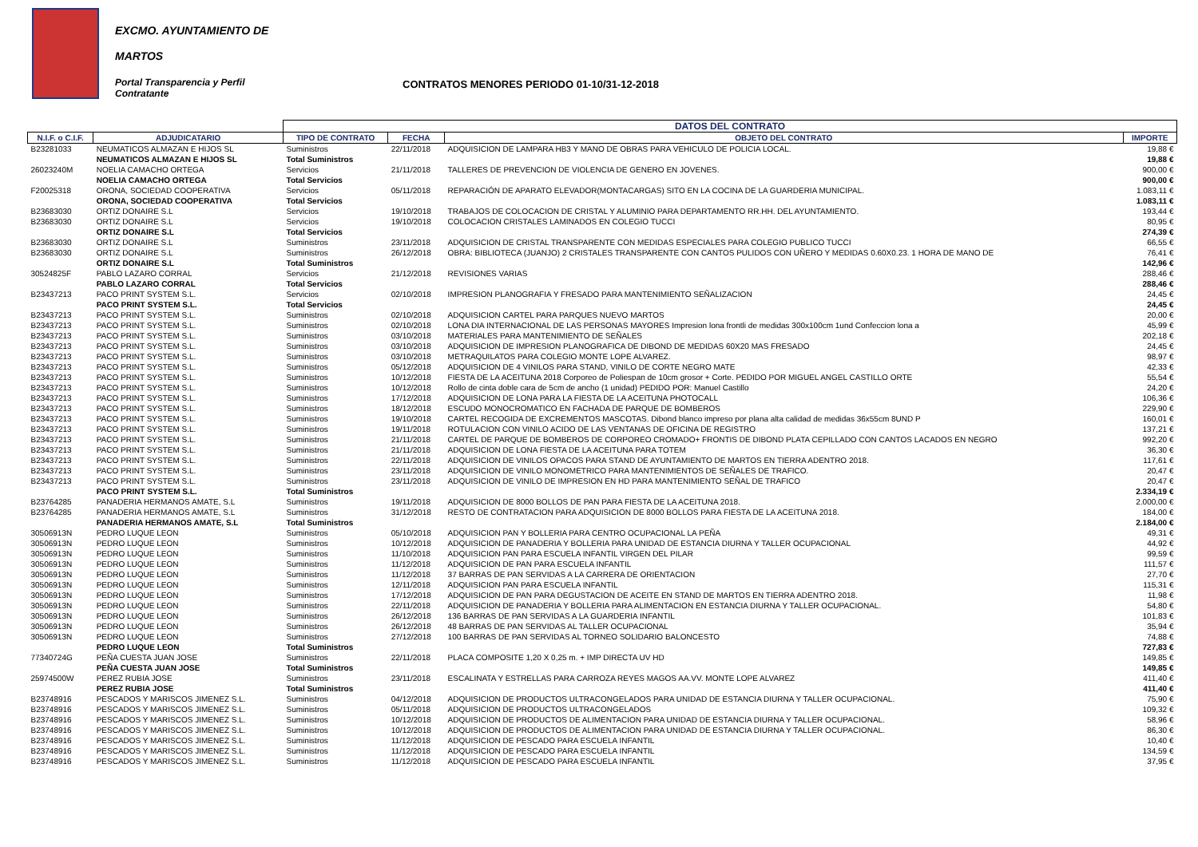EXCMO. AYUNTAMIENTO DE
MARTOS
Portal Transparencia y Perfil
Contratante
CONTRATOS MENORES PERIODO 01-10/31-12-2018
| | | DATOS DEL CONTRATO | | | |
| --- | --- | --- | --- | --- | --- |
| N.I.F. o C.I.F. | ADJUDICATARIO | TIPO DE CONTRATO | FECHA | OBJETO DEL CONTRATO | IMPORTE |
| B23281033 | NEUMATICOS ALMAZAN E HIJOS SL | Suministros | 22/11/2018 | ADQUISICION DE LAMPARA HB3 Y MANO DE OBRAS PARA VEHICULO DE POLICIA LOCAL. | 19,88 € |
| | NEUMATICOS ALMAZAN E HIJOS SL | Total Suministros | | | 19,88 € |
| 26023240M | NOELIA CAMACHO ORTEGA | Servicios | 21/11/2018 | TALLERES DE PREVENCION DE VIOLENCIA DE GENERO EN JOVENES. | 900,00 € |
| | NOELIA CAMACHO ORTEGA | Total Servicios | | | 900,00 € |
| F20025318 | ORONA, SOCIEDAD COOPERATIVA | Servicios | 05/11/2018 | REPARACIÓN DE APARATO ELEVADOR(MONTACARGAS) SITO EN LA COCINA DE LA GUARDERIA MUNICIPAL. | 1.083,11 € |
| | ORONA, SOCIEDAD COOPERATIVA | Total Servicios | | | 1.083,11 € |
| B23683030 | ORTIZ DONAIRE S.L | Servicios | 19/10/2018 | TRABAJOS DE COLOCACION DE CRISTAL Y ALUMINIO PARA DEPARTAMENTO RR.HH. DEL AYUNTAMIENTO. | 193,44 € |
| B23683030 | ORTIZ DONAIRE S.L | Servicios | 19/10/2018 | COLOCACION CRISTALES LAMINADOS EN COLEGIO TUCCI | 80,95 € |
| | ORTIZ DONAIRE S.L | Total Servicios | | | 274,39 € |
| B23683030 | ORTIZ DONAIRE S.L | Suministros | 23/11/2018 | ADQUISICION DE CRISTAL TRANSPARENTE CON MEDIDAS ESPECIALES PARA COLEGIO PUBLICO TUCCI | 66,55 € |
| B23683030 | ORTIZ DONAIRE S.L | Suministros | 26/12/2018 | OBRA: BIBLIOTECA (JUANJO) 2 CRISTALES TRANSPARENTE CON CANTOS PULIDOS CON UÑERO Y MEDIDAS 0.60X0.23. 1 HORA DE MANO DE | 76,41 € |
| | ORTIZ DONAIRE S.L | Total Suministros | | | 142,96 € |
| 30524825F | PABLO LAZARO CORRAL | Servicios | 21/12/2018 | REVISIONES VARIAS | 288,46 € |
| | PABLO LAZARO CORRAL | Total Servicios | | | 288,46 € |
| B23437213 | PACO PRINT SYSTEM S.L. | Servicios | 02/10/2018 | IMPRESION PLANOGRAFIA Y FRESADO PARA MANTENIMIENTO SEÑALIZACION | 24,45 € |
| | PACO PRINT SYSTEM S.L. | Total Servicios | | | 24,45 € |
| B23437213 | PACO PRINT SYSTEM S.L. | Suministros | 02/10/2018 | ADQUISICION CARTEL PARA PARQUES NUEVO MARTOS | 20,00 € |
| B23437213 | PACO PRINT SYSTEM S.L. | Suministros | 02/10/2018 | LONA DIA INTERNACIONAL DE LAS PERSONAS MAYORES Impresion lona frontli de medidas 300x100cm 1und Confeccion lona a | 45,99 € |
| B23437213 | PACO PRINT SYSTEM S.L. | Suministros | 03/10/2018 | MATERIALES PARA MANTENIMIENTO DE SEÑALES | 202,18 € |
| B23437213 | PACO PRINT SYSTEM S.L. | Suministros | 03/10/2018 | ADQUISICION DE IMPRESION PLANOGRAFICA DE DIBOND DE MEDIDAS 60X20 MAS FRESADO | 24,45 € |
| B23437213 | PACO PRINT SYSTEM S.L. | Suministros | 03/10/2018 | METRAQUILATOS PARA COLEGIO MONTE LOPE ALVAREZ. | 98,97 € |
| B23437213 | PACO PRINT SYSTEM S.L. | Suministros | 05/12/2018 | ADQUISICION DE 4 VINILOS PARA STAND, VINILO DE CORTE NEGRO MATE | 42,33 € |
| B23437213 | PACO PRINT SYSTEM S.L. | Suministros | 10/12/2018 | FIESTA DE LA ACEITUNA 2018 Corporeo de Poliespan de 10cm grosor + Corte. PEDIDO POR MIGUEL ANGEL CASTILLO ORTE | 55,54 € |
| B23437213 | PACO PRINT SYSTEM S.L. | Suministros | 10/12/2018 | Rollo de cinta doble cara de 5cm de ancho (1 unidad) PEDIDO POR: Manuel Castillo | 24,20 € |
| B23437213 | PACO PRINT SYSTEM S.L. | Suministros | 17/12/2018 | ADQUISICION DE LONA PARA LA FIESTA DE LA ACEITUNA PHOTOCALL | 106,36 € |
| B23437213 | PACO PRINT SYSTEM S.L. | Suministros | 18/12/2018 | ESCUDO MONOCROMATICO EN FACHADA DE PARQUE DE BOMBEROS | 229,90 € |
| B23437213 | PACO PRINT SYSTEM S.L. | Suministros | 19/10/2018 | CARTEL RECOGIDA DE EXCREMENTOS MASCOTAS. Dibond blanco impreso por plana alta calidad de medidas 36x55cm 8UND P | 160,01 € |
| B23437213 | PACO PRINT SYSTEM S.L. | Suministros | 19/11/2018 | ROTULACION CON VINILO ACIDO DE LAS VENTANAS DE OFICINA DE REGISTRO | 137,21 € |
| B23437213 | PACO PRINT SYSTEM S.L. | Suministros | 21/11/2018 | CARTEL DE PARQUE DE BOMBEROS DE CORPOREO CROMADO+ FRONTIS DE DIBOND PLATA CEPILLADO CON CANTOS LACADOS EN NEGRO | 992,20 € |
| B23437213 | PACO PRINT SYSTEM S.L. | Suministros | 21/11/2018 | ADQUISICION DE LONA FIESTA DE LA ACEITUNA PARA TOTEM | 36,30 € |
| B23437213 | PACO PRINT SYSTEM S.L. | Suministros | 22/11/2018 | ADQUISICION DE VINILOS OPACOS PARA STAND DE AYUNTAMIENTO DE MARTOS EN TIERRA ADENTRO 2018. | 117,61 € |
| B23437213 | PACO PRINT SYSTEM S.L. | Suministros | 23/11/2018 | ADQUISICION DE VINILO MONOMETRICO PARA MANTENIMIENTOS DE SEÑALES DE TRAFICO. | 20,47 € |
| B23437213 | PACO PRINT SYSTEM S.L. | Suministros | 23/11/2018 | ADQUISICION DE VINILO DE IMPRESION EN HD PARA MANTENIMIENTO SEÑAL DE TRAFICO | 20,47 € |
| | PACO PRINT SYSTEM S.L. | Total Suministros | | | 2.334,19 € |
| B23764285 | PANADERIA HERMANOS AMATE, S.L | Suministros | 19/11/2018 | ADQUISICION DE 8000 BOLLOS DE PAN PARA FIESTA DE LA ACEITUNA 2018. | 2.000,00 € |
| B23764285 | PANADERIA HERMANOS AMATE, S.L | Suministros | 31/12/2018 | RESTO DE CONTRATACION PARA ADQUISICION DE 8000 BOLLOS PARA FIESTA DE LA ACEITUNA 2018. | 184,00 € |
| | PANADERIA HERMANOS AMATE, S.L | Total Suministros | | | 2.184,00 € |
| 30506913N | PEDRO LUQUE LEON | Suministros | 05/10/2018 | ADQUISICION PAN Y BOLLERIA PARA CENTRO OCUPACIONAL LA PEÑA | 49,31 € |
| 30506913N | PEDRO LUQUE LEON | Suministros | 10/12/2018 | ADQUISICION DE PANADERIA Y BOLLERIA PARA UNIDAD DE ESTANCIA DIURNA Y TALLER OCUPACIONAL | 44,92 € |
| 30506913N | PEDRO LUQUE LEON | Suministros | 11/10/2018 | ADQUISICION PAN PARA ESCUELA INFANTIL VIRGEN DEL PILAR | 99,59 € |
| 30506913N | PEDRO LUQUE LEON | Suministros | 11/12/2018 | ADQUISICION DE PAN PARA ESCUELA INFANTIL | 111,57 € |
| 30506913N | PEDRO LUQUE LEON | Suministros | 11/12/2018 | 37 BARRAS DE PAN SERVIDAS A LA CARRERA DE ORIENTACION | 27,70 € |
| 30506913N | PEDRO LUQUE LEON | Suministros | 12/11/2018 | ADQUISICION PAN PARA ESCUELA INFANTIL | 115,31 € |
| 30506913N | PEDRO LUQUE LEON | Suministros | 17/12/2018 | ADQUISICION DE PAN PARA DEGUSTACION DE ACEITE EN STAND DE MARTOS EN TIERRA ADENTRO 2018. | 11,98 € |
| 30506913N | PEDRO LUQUE LEON | Suministros | 22/11/2018 | ADQUISICION DE PANADERIA Y BOLLERIA PARA ALIMENTACION EN ESTANCIA DIURNA Y TALLER OCUPACIONAL. | 54,80 € |
| 30506913N | PEDRO LUQUE LEON | Suministros | 26/12/2018 | 136 BARRAS DE PAN SERVIDAS A LA GUARDERIA INFANTIL | 101,83 € |
| 30506913N | PEDRO LUQUE LEON | Suministros | 26/12/2018 | 48 BARRAS DE PAN SERVIDAS AL TALLER OCUPACIONAL | 35,94 € |
| 30506913N | PEDRO LUQUE LEON | Suministros | 27/12/2018 | 100 BARRAS DE PAN SERVIDAS AL TORNEO SOLIDARIO BALONCESTO | 74,88 € |
| | PEDRO LUQUE LEON | Total Suministros | | | 727,83 € |
| 77340724G | PEÑA CUESTA JUAN JOSE | Suministros | 22/11/2018 | PLACA COMPOSITE 1,20 X 0,25 m. + IMP DIRECTA UV HD | 149,85 € |
| | PEÑA CUESTA JUAN JOSE | Total Suministros | | | 149,85 € |
| 25974500W | PEREZ RUBIA JOSE | Suministros | 23/11/2018 | ESCALINATA Y ESTRELLAS PARA CARROZA REYES MAGOS AA.VV. MONTE LOPE ALVAREZ | 411,40 € |
| | PEREZ RUBIA JOSE | Total Suministros | | | 411,40 € |
| B23748916 | PESCADOS Y MARISCOS JIMENEZ S.L. | Suministros | 04/12/2018 | ADQUISICION DE PRODUCTOS ULTRACONGELADOS PARA UNIDAD DE ESTANCIA DIURNA Y TALLER OCUPACIONAL. | 75,90 € |
| B23748916 | PESCADOS Y MARISCOS JIMENEZ S.L. | Suministros | 05/11/2018 | ADQUISICION DE PRODUCTOS ULTRACONGELADOS | 109,32 € |
| B23748916 | PESCADOS Y MARISCOS JIMENEZ S.L. | Suministros | 10/12/2018 | ADQUISICION DE PRODUCTOS DE ALIMENTACION PARA UNIDAD DE ESTANCIA DIURNA Y TALLER OCUPACIONAL. | 58,96 € |
| B23748916 | PESCADOS Y MARISCOS JIMENEZ S.L. | Suministros | 10/12/2018 | ADQUISICION DE PRODUCTOS DE ALIMENTACION PARA UNIDAD DE ESTANCIA DIURNA Y TALLER OCUPACIONAL. | 86,30 € |
| B23748916 | PESCADOS Y MARISCOS JIMENEZ S.L. | Suministros | 11/12/2018 | ADQUISICION DE PESCADO PARA ESCUELA INFANTIL | 10,40 € |
| B23748916 | PESCADOS Y MARISCOS JIMENEZ S.L. | Suministros | 11/12/2018 | ADQUISICION DE PESCADO PARA ESCUELA INFANTIL | 134,59 € |
| B23748916 | PESCADOS Y MARISCOS JIMENEZ S.L. | Suministros | 11/12/2018 | ADQUISICION DE PESCADO PARA ESCUELA INFANTIL | 37,95 € |